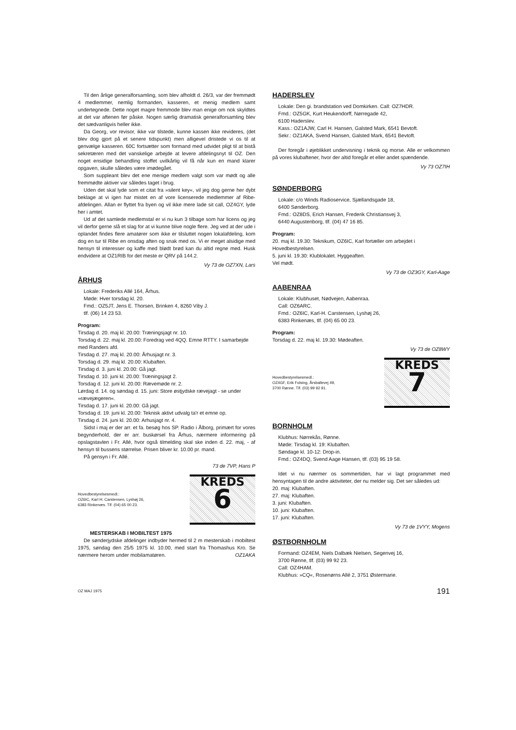Til den årlige generalforsamling, som blev afholdt d. 26/3, var der fremmødt 4 medlemmer, nemlig formanden, kasseren, et menig medlem samt undertegnede. Dette noget magre fremmode blev man enige om nok skyldtes at det var aftenen før påske. Nogen særlig dramatisk generalforsamling blev det sædvanligvis heller ikke.
Da Georg, vor revisor, ikke var tilstede, kunne kassen ikke revideres, (det blev dog gjort på et senere tidspunkt) men alligevel dristede vi os til at genvælge kasseren. 60C fortsætter som formand med udvidet pligt til at bistå sekretæren med det vanskelige arbejde at levere afdelingsnyt til OZ. Den noget ensidige behandling stoffet uvilkårlig vil få når kun en mand klarer opgaven, skulle således være imødegået.
Som suppleant blev det ene menige medlem valgt som var mødt og alle fremmødte aktiver var således taget i brug.
Uden det skal lyde som et citat fra »silent key«, vil jeg dog gerne her dybt beklage at vi igen har mistet en af vore licenserede medlemmer af Ribe-afdelingen. Allan er flyttet fra byen og vil ikke mere lade sit call, OZ4GY, lyde her i amtet.
Ud af det samlede medlemstal er vi nu kun 3 tilbage som har licens og jeg vil derfor gerne slå et slag for at vi kunne blive nogle flere. Jeg ved at der ude i oplandet findes flere amatører som ikke er tilsluttet nogen lokalafdeling, kom dog en tur til Ribe en onsdag aften og snak med os. Vi er meget alsidige med hensyn til interesser og kaffe med blødt brød kan du altid regne med. Husk endvidere at OZ1RIB for det meste er QRV på 144.2.
Vy 73 de OZ7XN, Lars
ÅRHUS
Lokale: Frederiks Allé 164, Århus.
Møde: Hver torsdag kl. 20.
Fmd.: OZ5JT, Jens E. Thorsen, Brinken 4, 8260 Viby J.
tlf. (06) 14 23 53.
Program:
Tirsdag d. 20. maj kl. 20.00: Træningsjagt nr. 10.
Torsdag d. 22. maj kl. 20.00: Foredrag ved 4QQ. Emne RTTY. I samarbejde med Randers afd.
Tirsdag d. 27. maj kl. 20.00: Århusjagt nr. 3.
Torsdag d. 29. maj kl. 20.00: Klubaften.
Tirsdag d. 3. juni kl. 20.00: Gå jagt.
Tirsdag d. 10. juni kl. 20.00: Træningsjagt 2.
Torsdag d. 12. juni kl. 20.00: Rævemøde nr. 2.
Lørdag d. 14. og søndag d. 15. juni: Store østjydske rævejagt - se under »rævejægeren«.
Tirsdag d. 17. juni kl. 20.00: Gå jagt.
Torsdag d. 19. juni kl. 20.00: Teknisk aktivt udvalg ta'r et emne op.
Tirsdag d. 24. juni kl. 20.00: Arhusjagt nr. 4.
Sidst i maj er der arr. et fa. besøg hos SP. Radio i Ålborg, primært for vores begynderhold, der er arr. buskørsel fra Århus, nærmere informering på opslagstavlen i Fr. Allé, hvor også tilmelding skal ske inden d. 22. maj, - af hensyn til bussens størrelse. Prisen bliver kr. 10.00 pr. mand.
På gensyn i Fr. Allé.
73 de 7VP, Hans P
Hovedbestyrelsesmedl.:
OZ6IC, Karl H. Carstensen, Lyshøj 26,
6383 Rinkenæs. Tlf. (04) 65 00 23.
KREDS
6
MESTERSKAB I MOBILTEST 1975
De sønderjydske afdelinger indbyder hermed til 2 m mesterskab i mobiltest 1975, søndag den 25/5 1975 kl. 10.00, med start fra Thomashus Kro. Se nærmere herom under mobilamatøren. OZ1AKA
HADERSLEV
Lokale: Den gi. brandstation ved Domkirken. Call: OZ7HDR.
Fmd.: OZ5GK, Kurt Heukendorff, Nørregade 42,
6100 Haderslev.
Kass.: OZ1AJW, Carl H. Hansen, Galsted Mark, 6541 Bevtoft.
Sekr.: OZ1AKA, Svend Hansen, Galsted Mark, 6541 Bevtoft.
Der foregår i øjeblikket undervisning i teknik og morse. Alle er velkommen på vores klubaftener, hvor der altid foregår et eller andet spændende.
Vy 73 OZ7IH
SØNDERBORG
Lokale: c/o Winds Radioservice, Sjællandsgade 18,
6400 Sønderborg.
Fmd.: OZ8DS, Erich Hansen, Frederik Christiansvej 3,
6440 Augustenborg, tlf. (04) 47 16 85.
Program:
20. maj kl. 19.30: Teknikum, OZ6IC, Karl fortæller om arbejdet i Hovedbestyrelsen.
5. juni kl. 19.30: Klublokalet. Hyggeaften.
Vel mødt.
Vy 73 de OZ3GY, Karl-Aage
AABENRAA
Lokale: Klubhuset, Nødvejen, Aabenraa.
Call: OZ6ARC.
Fmd.: OZ6IC, Karl-H. Carstensen, Lyshøj 26,
6383 Rinkenæs, tlf. (04) 65 00 23.
Program:
Torsdag d. 22. maj kl. 19.30: Mødeaften.
Vy 73 de OZ8WY
Hovedbestyrelsesmedl.:
OZ4GF, Erik Folsing, Årsballevej 49,
3700 Rønne. Tlf. (03) 99 92 91.
KREDS
7
BORNHOLM
Klubhus: Nørrekås, Rønne.
Møde: Tirsdag kl. 19: Klubaften.
Søndage kl. 10-12: Drop-in.
Fmd.: OZ4DQ, Svend Aage Hansen, tlf. (03) 95 19 58.
Idet vi nu nærmer os sommertiden, har vi lagt programmet med hensyntagen til de andre aktiviteter, der nu melder sig. Det ser således ud:
20. maj: Klubaften.
27. maj: Klubaften.
3. juni: Klubaften.
10. juni: Klubaften.
17. juni: Klubaften.
Vy 73 de 1VYY, Mogens
ØSTBORNHOLM
Formand: OZ4EM, Niels Dalbæk Nielsen, Segenvej 16,
3700 Rønne, tlf. (03) 99 92 23.
Call: OZ4HAM.
Klubhus: »CQ«, Rosenørns Allé 2, 3751 Østermarie.
OZ MAJ 1975 191